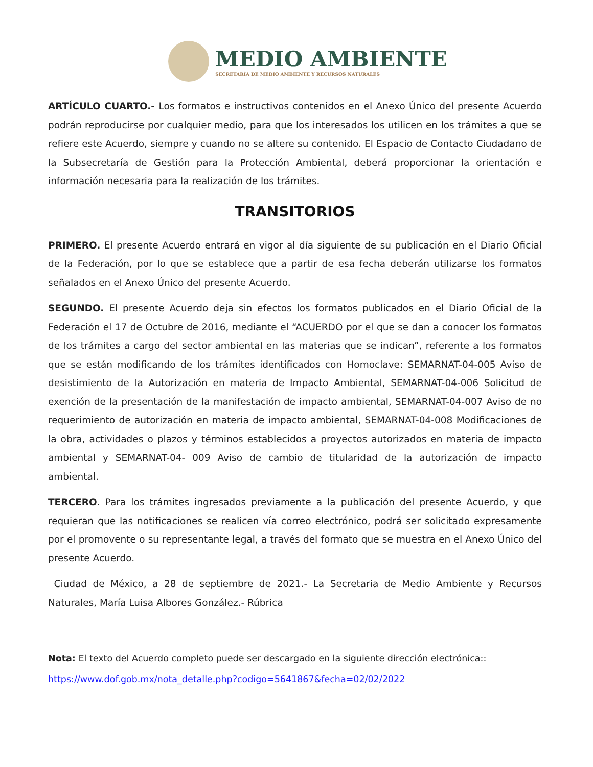MEDIO AMBIENTE
SECRETARÍA DE MEDIO AMBIENTE Y RECURSOS NATURALES
ARTÍCULO CUARTO.- Los formatos e instructivos contenidos en el Anexo Único del presente Acuerdo podrán reproducirse por cualquier medio, para que los interesados los utilicen en los trámites a que se refiere este Acuerdo, siempre y cuando no se altere su contenido. El Espacio de Contacto Ciudadano de la Subsecretaría de Gestión para la Protección Ambiental, deberá proporcionar la orientación e información necesaria para la realización de los trámites.
TRANSITORIOS
PRIMERO. El presente Acuerdo entrará en vigor al día siguiente de su publicación en el Diario Oficial de la Federación, por lo que se establece que a partir de esa fecha deberán utilizarse los formatos señalados en el Anexo Único del presente Acuerdo.
SEGUNDO. El presente Acuerdo deja sin efectos los formatos publicados en el Diario Oficial de la Federación el 17 de Octubre de 2016, mediante el “ACUERDO por el que se dan a conocer los formatos de los trámites a cargo del sector ambiental en las materias que se indican”, referente a los formatos que se están modificando de los trámites identificados con Homoclave: SEMARNAT-04-005 Aviso de desistimiento de la Autorización en materia de Impacto Ambiental, SEMARNAT-04-006 Solicitud de exención de la presentación de la manifestación de impacto ambiental, SEMARNAT-04-007 Aviso de no requerimiento de autorización en materia de impacto ambiental, SEMARNAT-04-008 Modificaciones de la obra, actividades o plazos y términos establecidos a proyectos autorizados en materia de impacto ambiental y SEMARNAT-04- 009 Aviso de cambio de titularidad de la autorización de impacto ambiental.
TERCERO. Para los trámites ingresados previamente a la publicación del presente Acuerdo, y que requieran que las notificaciones se realicen vía correo electrónico, podrá ser solicitado expresamente por el promovente o su representante legal, a través del formato que se muestra en el Anexo Único del presente Acuerdo.
Ciudad de México, a 28 de septiembre de 2021.- La Secretaria de Medio Ambiente y Recursos Naturales, María Luisa Albores González.- Rúbrica
Nota: El texto del Acuerdo completo puede ser descargado en la siguiente dirección electrónica::
https://www.dof.gob.mx/nota_detalle.php?codigo=5641867&fecha=02/02/2022